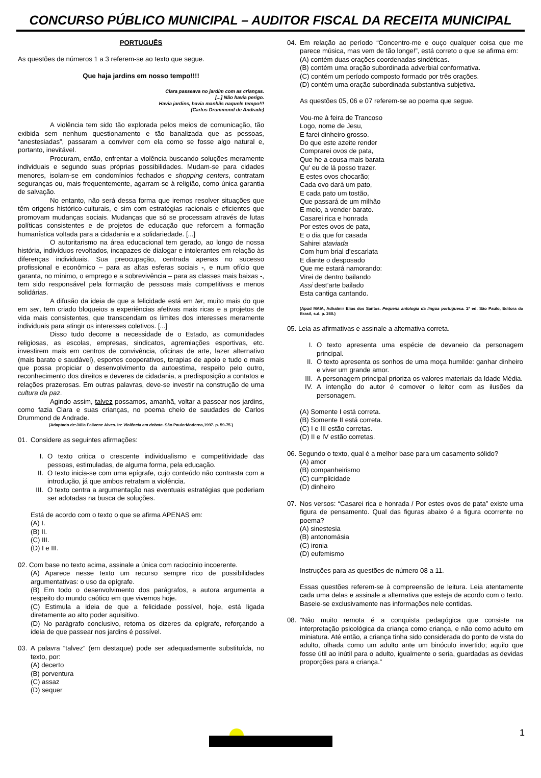CONCURSO PÚBLICO MUNICIPAL – AUDITOR FISCAL DA RECEITA MUNICIPAL
PORTUGUÊS
As questões de números 1 a 3 referem-se ao texto que segue.
Que haja jardins em nosso tempo!!!!
Clara passeava no jardim com as crianças.
[...] Não havia perigo.
Havia jardins, havia manhãs naquele tempo!!!
(Carlos Drummond de Andrade)
A violência tem sido tão explorada pelos meios de comunicação, tão exibida sem nenhum questionamento e tão banalizada que as pessoas, “anestesiadas”, passaram a conviver com ela como se fosse algo natural e, portanto, inevitável.
Procuram, então, enfrentar a violência buscando soluções meramente individuais e segundo suas próprias possibilidades. Mudam-se para cidades menores, isolam-se em condomínios fechados e shopping centers, contratam seguranças ou, mais frequentemente, agarram-se à religião, como única garantia de salvação.
No entanto, não será dessa forma que iremos resolver situações que têm origens histórico-culturais, e sim com estratégias racionais e eficientes que promovam mudanças sociais. Mudanças que só se processam através de lutas políticas consistentes e de projetos de educação que reforcem a formação humanística voltada para a cidadania e a solidariedade. [...]
O autoritarismo na área educacional tem gerado, ao longo de nossa história, indivíduos revoltados, incapazes de dialogar e intolerantes em relação às diferenças individuais. Sua preocupação, centrada apenas no sucesso profissional e econômico – para as altas esferas sociais -, e num ofício que garanta, no mínimo, o emprego e a sobrevivência – para as classes mais baixas -, tem sido responsável pela formação de pessoas mais competitivas e menos solidárias.
A difusão da ideia de que a felicidade está em ter, muito mais do que em ser, tem criado bloqueios a experiências afetivas mais ricas e a projetos de vida mais consistentes, que transcendam os limites dos interesses meramente individuais para atingir os interesses coletivos. [...]
Disso tudo decorre a necessidade de o Estado, as comunidades religiosas, as escolas, empresas, sindicatos, agremiações esportivas, etc. investirem mais em centros de convivência, oficinas de arte, lazer alternativo (mais barato e saudável), esportes cooperativos, terapias de apoio e tudo o mais que possa propiciar o desenvolvimento da autoestima, respeito pelo outro, reconhecimento dos direitos e deveres de cidadania, a predisposição a contatos e relações prazerosas. Em outras palavras, deve-se investir na construção de uma cultura da paz.
Agindo assim, talvez possamos, amanhã, voltar a passear nos jardins, como fazia Clara e suas crianças, no poema cheio de saudades de Carlos Drummond de Andrade.
(Adaptado de:Júlia Falivene Alves. In: Violência em debate. São Paulo:Moderna,1997. p. 59-75.)
01. Considere as seguintes afirmações:
I. O texto critica o crescente individualismo e competitividade das pessoas, estimuladas, de alguma forma, pela educação.
II. O texto inicia-se com uma epígrafe, cujo conteúdo não contrasta com a introdução, já que ambos retratam a violência.
III. O texto centra a argumentação nas eventuais estratégias que poderiam ser adotadas na busca de soluções.
Está de acordo com o texto o que se afirma APENAS em:
(A) I.
(B) II.
(C) III.
(D) I e III.
02. Com base no texto acima, assinale a única com raciocínio incoerente.
(A) Aparece nesse texto um recurso sempre rico de possibilidades argumentativas: o uso da epígrafe.
(B) Em todo o desenvolvimento dos parágrafos, a autora argumenta a respeito do mundo caótico em que vivemos hoje.
(C) Estimula a ideia de que a felicidade possível, hoje, está ligada diretamente ao alto poder aquisitivo.
(D) No parágrafo conclusivo, retoma os dizeres da epígrafe, reforçando a ideia de que passear nos jardins é possível.
03. A palavra “talvez” (em destaque) pode ser adequadamente substituída, no texto, por:
(A) decerto
(B) porventura
(C) assaz
(D) sequer
04. Em relação ao período “Concentro-me e ouço qualquer coisa que me parece música, mas vem de tão longe!”, está correto o que se afirma em:
(A) contém duas orações coordenadas sindéticas.
(B) contém uma oração subordinada adverbial conformativa.
(C) contém um período composto formado por três orações.
(D) contém uma oração subordinada substantiva subjetiva.
As questões 05, 06 e 07 referem-se ao poema que segue.
Vou-me à feira de Trancoso
Logo, nome de Jesu,
E farei dinheiro grosso.
Do que este azeite render
Comprarei ovos de pata,
Que he a cousa mais barata
Qu’ eu de lá posso trazer.
E estes ovos chocarão;
Cada ovo dará um pato,
E cada pato um tostão,
Que passará de um milhão
E meio, a vender barato.
Casarei rica e honrada
Por estes ovos de pata,
E o dia que for casada
Sahirei ataviada
Com hum brial d’escarlata
E diante o desposado
Que me estará namorando:
Virei de dentro bailando
Assi dest’arte bailado
Esta cantiga cantando.
(Apud MAIA, Adhalmir Elias dos Santos. Pequena antologia da língua portuguesa. 2ª ed. São Paulo, Editora do Brasil, s.d. p. 260.)
05. Leia as afirmativas e assinale a alternativa correta.
I. O texto apresenta uma espécie de devaneio da personagem principal.
II. O texto apresenta os sonhos de uma moça humilde: ganhar dinheiro e viver um grande amor.
III. A personagem principal prioriza os valores materiais da Idade Média.
IV. A intenção do autor é comover o leitor com as ilusões da personagem.
(A) Somente I está correta.
(B) Somente II está correta.
(C) I e III estão corretas.
(D) II e IV estão corretas.
06. Segundo o texto, qual é a melhor base para um casamento sólido?
(A) amor
(B) companheirismo
(C) cumplicidade
(D) dinheiro
07. Nos versos: “Casarei rica e honrada / Por estes ovos de pata” existe uma figura de pensamento. Qual das figuras abaixo é a figura ocorrente no poema?
(A) sinestesia
(B) antonomásia
(C) ironia
(D) eufemismo
Instruções para as questões de número 08 a 11.
Essas questões referem-se à compreensão de leitura. Leia atentamente cada uma delas e assinale a alternativa que esteja de acordo com o texto. Baseie-se exclusivamente nas informações nele contidas.
08. “Não muito remota é a conquista pedagógica que consiste na interpretação psicológica da criança como criança, e não como adulto em miniatura. Até então, a criança tinha sido considerada do ponto de vista do adulto, olhada como um adulto ante um binóculo invertido; aquilo que fosse útil ao inútil para o adulto, igualmente o seria, guardadas as devidas proporções para a criança.”
1